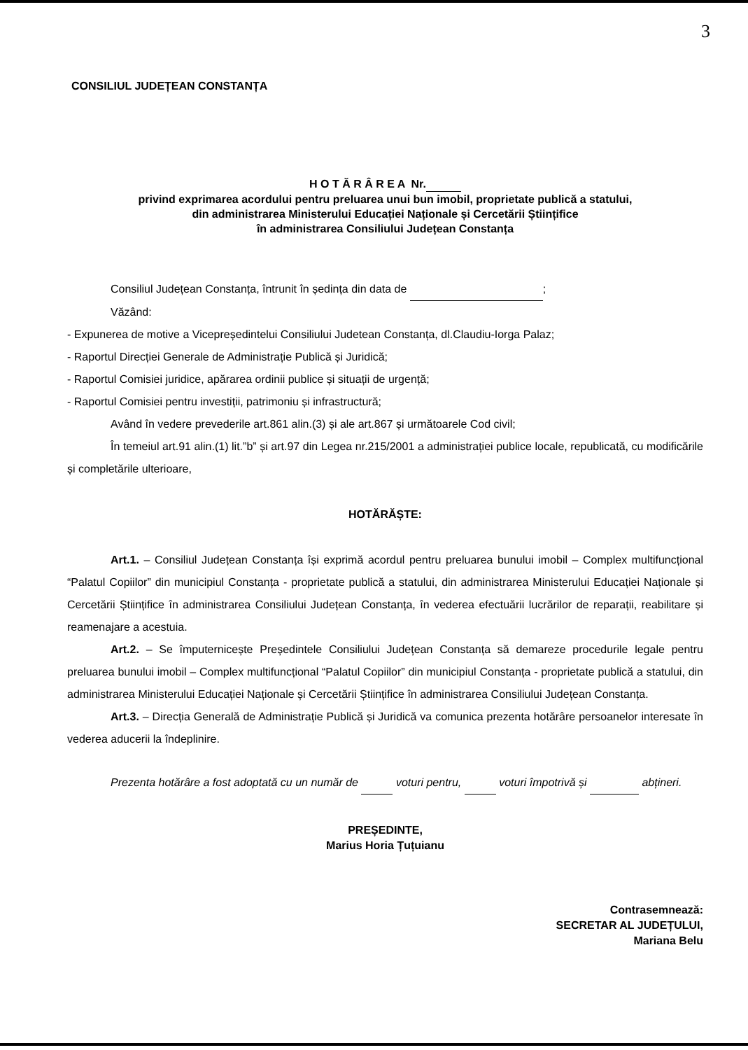3
CONSILIUL JUDEȚEAN CONSTANȚA
H O T Ă R Â R E A Nr.
privind exprimarea acordului pentru preluarea unui bun imobil, proprietate publică a statului,
din administrarea Ministerului Educației Naționale și Cercetării Științifice
în administrarea Consiliului Județean Constanța
Consiliul Județean Constanța, întrunit în ședința din data de ;
Văzând:
- Expunerea de motive a Vicepreședintelui Consiliului Judetean Constanța, dl.Claudiu-Iorga Palaz;
- Raportul Direcției Generale de Administrație Publică și Juridică;
- Raportul Comisiei juridice, apărarea ordinii publice și situații de urgență;
- Raportul Comisiei pentru investiții, patrimoniu și infrastructură;
Având în vedere prevederile art.861 alin.(3) și ale art.867 și următoarele Cod civil;
În temeiul art.91 alin.(1) lit.”b” și art.97 din Legea nr.215/2001 a administrației publice locale, republicată, cu modificările și completările ulterioare,
HOTĂRĂȘTE:
Art.1. – Consiliul Județean Constanța își exprimă acordul pentru preluarea bunului imobil – Complex multifuncțional “Palatul Copiilor” din municipiul Constanța - proprietate publică a statului, din administrarea Ministerului Educației Naționale și Cercetării Științifice în administrarea Consiliului Județean Constanța, în vederea efectuării lucrărilor de reparații, reabilitare și reamenajare a acestuia.
Art.2. – Se împuternicește Președintele Consiliului Județean Constanța să demareze procedurile legale pentru preluarea bunului imobil – Complex multifuncțional “Palatul Copiilor” din municipiul Constanța - proprietate publică a statului, din administrarea Ministerului Educației Naționale și Cercetării Științifice în administrarea Consiliului Județean Constanța.
Art.3. – Direcția Generală de Administrație Publică și Juridică va comunica prezenta hotărâre persoanelor interesate în vederea aducerii la îndeplinire.
Prezenta hotărâre a fost adoptată cu un număr de voturi pentru, voturi împotrivă și abțineri.
PREȘEDINTE,
Marius Horia Țuțuianu
Contrasemnează:
SECRETAR AL JUDEȚULUI,
Mariana Belu